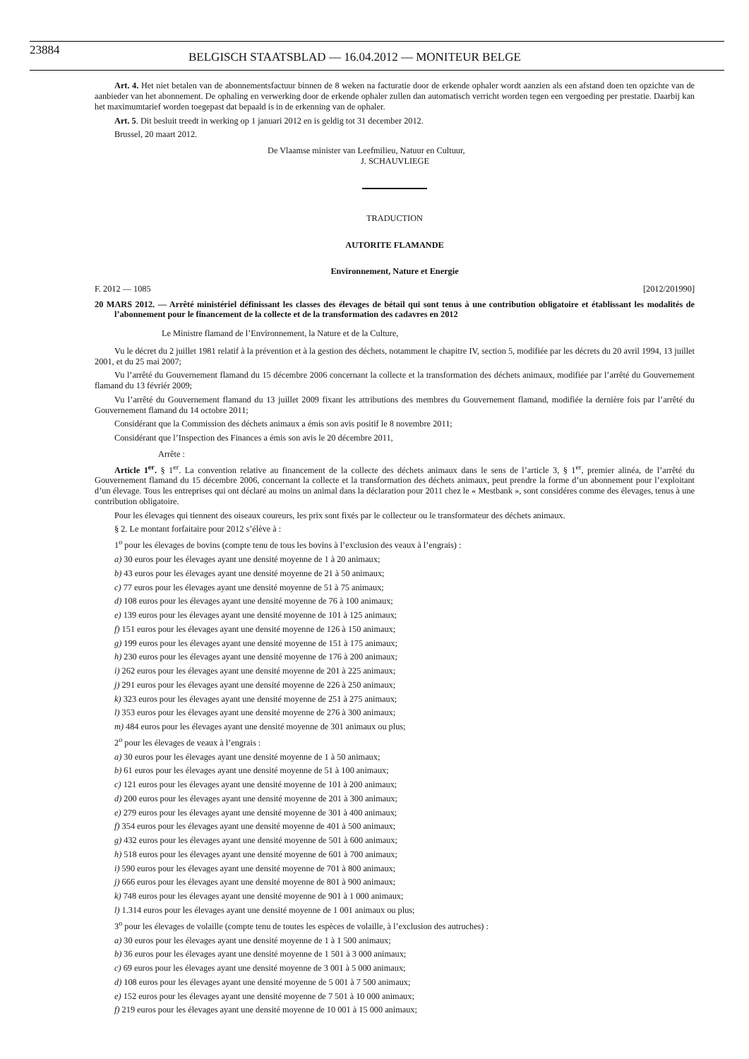23884
BELGISCH STAATSBLAD — 16.04.2012 — MONITEUR BELGE
Art. 4. Het niet betalen van de abonnementsfactuur binnen de 8 weken na facturatie door de erkende ophaler wordt aanzien als een afstand doen ten opzichte van de aanbieder van het abonnement. De ophaling en verwerking door de erkende ophaler zullen dan automatisch verricht worden tegen een vergoeding per prestatie. Daarbij kan het maximumtarief worden toegepast dat bepaald is in de erkenning van de ophaler.
Art. 5. Dit besluit treedt in werking op 1 januari 2012 en is geldig tot 31 december 2012.
Brussel, 20 maart 2012.
De Vlaamse minister van Leefmilieu, Natuur en Cultuur,
J. SCHAUVLIEGE
TRADUCTION
AUTORITE FLAMANDE
Environnement, Nature et Energie
F. 2012 — 1085 [2012/201990]
20 MARS 2012. — Arrêté ministériel définissant les classes des élevages de bétail qui sont tenus à une contribution obligatoire et établissant les modalités de l’abonnement pour le financement de la collecte et de la transformation des cadavres en 2012
Le Ministre flamand de l’Environnement, la Nature et de la Culture,
Vu le décret du 2 juillet 1981 relatif à la prévention et à la gestion des déchets, notamment le chapitre IV, section 5, modifiée par les décrets du 20 avril 1994, 13 juillet 2001, et du 25 mai 2007;
Vu l’arrêté du Gouvernement flamand du 15 décembre 2006 concernant la collecte et la transformation des déchets animaux, modifiée par l’arrêté du Gouvernement flamand du 13 févriér 2009;
Vu l’arrêté du Gouvernement flamand du 13 juillet 2009 fixant les attributions des membres du Gouvernement flamand, modifiée la dernière fois par l’arrêté du Gouvernement flamand du 14 octobre 2011;
Considérant que la Commission des déchets animaux a émis son avis positif le 8 novembre 2011;
Considérant que l’Inspection des Finances a émis son avis le 20 décembre 2011,
Arrête :
Article 1<sup>er</sup>. § 1<sup>er</sup>. La convention relative au financement de la collecte des déchets animaux dans le sens de l’article 3, § 1<sup>er</sup>, premier alinéa, de l’arrêté du Gouvernement flamand du 15 décembre 2006, concernant la collecte et la transformation des déchets animaux, peut prendre la forme d’un abonnement pour l’exploitant d’un élevage. Tous les entreprises qui ont déclaré au moins un animal dans la déclaration pour 2011 chez le « Mestbank », sont considéres comme des élevages, tenus à une contribution obligatoire.
Pour les élevages qui tiennent des oiseaux coureurs, les prix sont fixés par le collecteur ou le transformateur des déchets animaux.
§ 2. Le montant forfaitaire pour 2012 s’élève à :
1<sup>o</sup> pour les élevages de bovins (compte tenu de tous les bovins à l’exclusion des veaux à l’engrais) :
a) 30 euros pour les élevages ayant une densité moyenne de 1 à 20 animaux;
b) 43 euros pour les élevages ayant une densité moyenne de 21 à 50 animaux;
c) 77 euros pour les élevages ayant une densité moyenne de 51 à 75 animaux;
d) 108 euros pour les élevages ayant une densité moyenne de 76 à 100 animaux;
e) 139 euros pour les élevages ayant une densité moyenne de 101 à 125 animaux;
f) 151 euros pour les élevages ayant une densité moyenne de 126 à 150 animaux;
g) 199 euros pour les élevages ayant une densité moyenne de 151 à 175 animaux;
h) 230 euros pour les élevages ayant une densité moyenne de 176 à 200 animaux;
i) 262 euros pour les élevages ayant une densité moyenne de 201 à 225 animaux;
j) 291 euros pour les élevages ayant une densité moyenne de 226 à 250 animaux;
k) 323 euros pour les élevages ayant une densité moyenne de 251 à 275 animaux;
l) 353 euros pour les élevages ayant une densité moyenne de 276 à 300 animaux;
m) 484 euros pour les élevages ayant une densité moyenne de 301 animaux ou plus;
2<sup>o</sup> pour les élevages de veaux à l’engrais :
a) 30 euros pour les élevages ayant une densité moyenne de 1 à 50 animaux;
b) 61 euros pour les élevages ayant une densité moyenne de 51 à 100 animaux;
c) 121 euros pour les élevages ayant une densité moyenne de 101 à 200 animaux;
d) 200 euros pour les élevages ayant une densité moyenne de 201 à 300 animaux;
e) 279 euros pour les élevages ayant une densité moyenne de 301 à 400 animaux;
f) 354 euros pour les élevages ayant une densité moyenne de 401 à 500 animaux;
g) 432 euros pour les élevages ayant une densité moyenne de 501 à 600 animaux;
h) 518 euros pour les élevages ayant une densité moyenne de 601 à 700 animaux;
i) 590 euros pour les élevages ayant une densité moyenne de 701 à 800 animaux;
j) 666 euros pour les élevages ayant une densité moyenne de 801 à 900 animaux;
k) 748 euros pour les élevages ayant une densité moyenne de 901 à 1 000 animaux;
l) 1.314 euros pour les élevages ayant une densité moyenne de 1 001 animaux ou plus;
3<sup>o</sup> pour les élevages de volaille (compte tenu de toutes les espèces de volaille, à l’exclusion des autruches) :
a) 30 euros pour les élevages ayant une densité moyenne de 1 à 1 500 animaux;
b) 36 euros pour les élevages ayant une densité moyenne de 1 501 à 3 000 animaux;
c) 69 euros pour les élevages ayant une densité moyenne de 3 001 à 5 000 animaux;
d) 108 euros pour les élevages ayant une densité moyenne de 5 001 à 7 500 animaux;
e) 152 euros pour les élevages ayant une densité moyenne de 7 501 à 10 000 animaux;
f) 219 euros pour les élevages ayant une densité moyenne de 10 001 à 15 000 animaux;